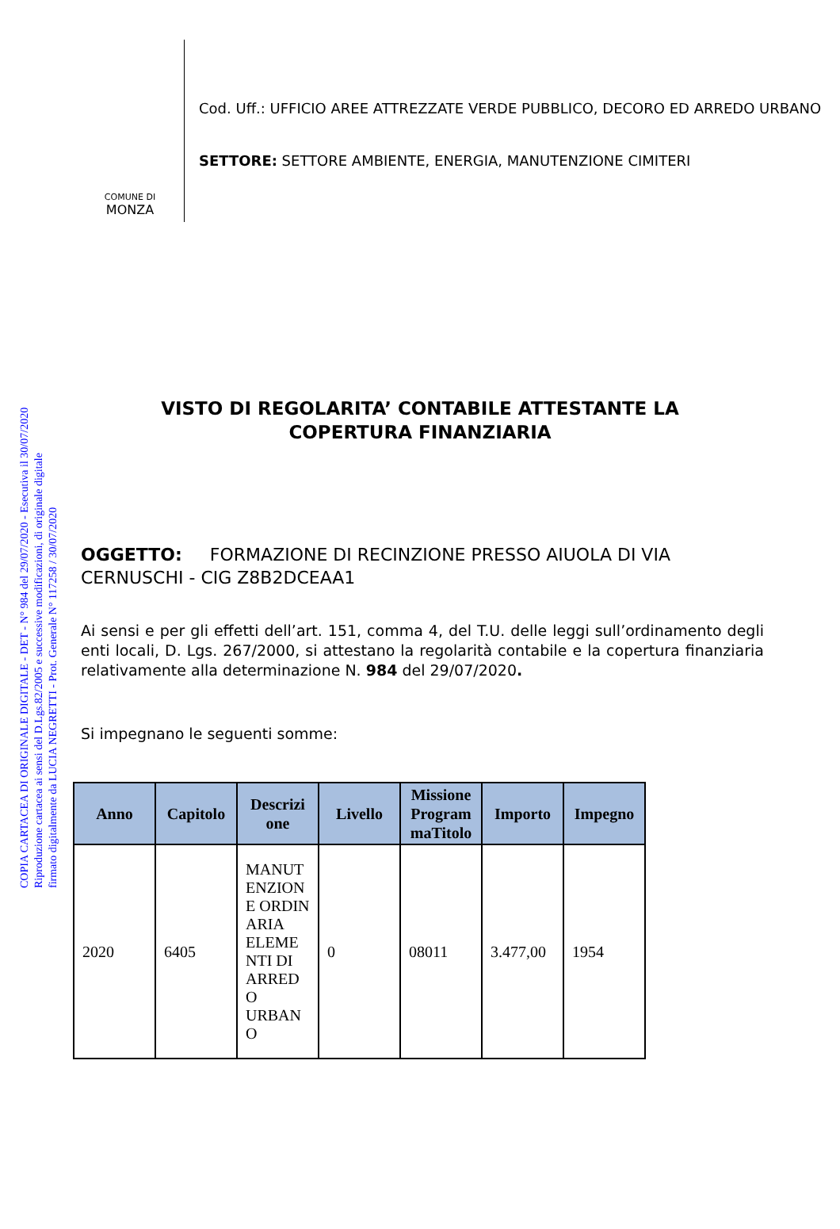COPIA CARTACEA DI ORIGINALE DIGITALE - DET - N° 984 del 29/07/2020 - Esecutiva il 30/07/2020
Riproduzione cartacea ai sensi del D.Lgs.82/2005 e successive modificazioni, di originale digitale
firmato digitalmente da LUCIA NEGRETTI - Prot. Generale N° 117258 / 30/07/2020
COMUNE DI
MONZA
Cod. Uff.: UFFICIO AREE ATTREZZATE VERDE PUBBLICO, DECORO ED ARREDO URBANO
SETTORE: SETTORE AMBIENTE, ENERGIA, MANUTENZIONE CIMITERI
VISTO DI REGOLARITA’ CONTABILE ATTESTANTE LA COPERTURA FINANZIARIA
OGGETTO: FORMAZIONE DI RECINZIONE PRESSO AIUOLA DI VIA CERNUSCHI - CIG Z8B2DCEAA1
Ai sensi e per gli effetti dell’art. 151, comma 4, del T.U. delle leggi sull’ordinamento degli enti locali, D. Lgs. 267/2000, si attestano la regolarità contabile e la copertura finanziaria relativamente alla determinazione N. 984 del 29/07/2020.
Si impegnano le seguenti somme:
| Anno | Capitolo | Descrizi one | Livello | Missione Program maTitolo | Importo | Impegno |
| --- | --- | --- | --- | --- | --- | --- |
| 2020 | 6405 | MANUT ENZION E ORDIN ARIA ELEME NTI DI ARRED O URBAN O | 0 | 08011 | 3.477,00 | 1954 |